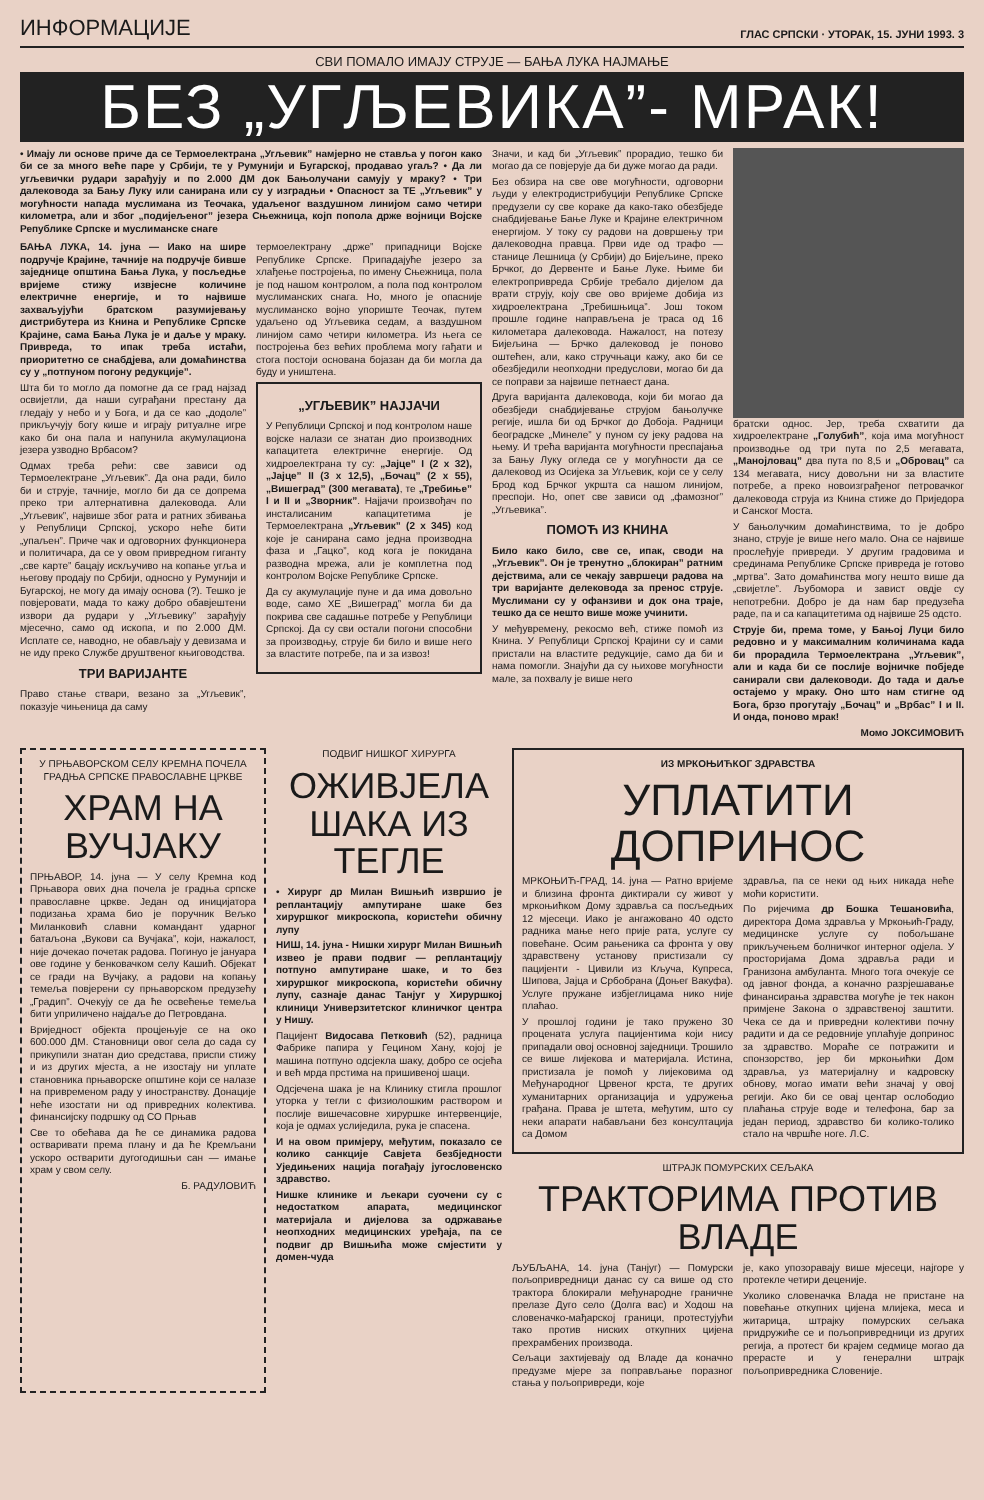ИНФОРМАЦИЈЕ ГЛАС СРПСКИ · УТОРАК, 15. ЈУНИ 1993. 3
СВИ ПОМАЛО ИМАЈУ СТРУЈЕ — БАЊА ЛУКА НАЈМАЊЕ
БЕЗ „УГЉЕВИКА”- МРАК!
• Имају ли основе приче да се Термоелектрана „Угљевик” намјерно не ставља у погон како би се за много веће паре у Србији, те у Румунији и Бугарској, продавао угаљ? • Да ли угљевички рудари зарађују и по 2.000 ДМ док Бањолучани самују у мраку? • Три далековода за Бању Луку или санирана или су у изградњи • Опасност за ТЕ „Угљевик” у могућности напада муслимана из Теочака, удаљеног ваздушном линијом само четири километра, али и због „подијељеног” језера Сњежница, којп попола држе војници Војске Републике Српске и муслиманске снаге
БАЊА ЛУКА, 14. јуна — Иако на шире подручје Крајине, тачније на подручје бивше заједнице општина Бања Лука, у посљедње вријеме стижу извјесне количине електричне енергије, и то највише захваљујући братском разумијевању дистрибутера из Книна и Републике Српске Крајине, сама Бања Лука је и даље у мраку. Привреда, то ипак треба истаћи, приоритетно се снабдјева, али домаћинства су у „потпуном погону редукције”.
Шта би то могло да помогне да се град најзад освијетли, да наши суграђани престану да гледају у небо и у Бога, и да се као „додоле” прикључују богу кише и играју ритуалне игре како би она пала и напунила акумулациона језера узводно Врбасом?
Одмах треба рећи: све зависи од Термоелектране „Угљевик”. Да она ради, било би и струје, тачније, могло би да се допрема преко три алтернативна далековода. Али „Угљевик”, највише због рата и ратних збивања у Републици Српској, ускоро неће бити „упаљен”. Приче чак и одговорних функционера и политичара, да се у овом привредном гиганту „све карте” бацају искључиво на копање угља и његову продају по Србији, односно у Румунији и Бугарској, не могу да имају основа (?). Тешко је повјеровати, мада то кажу добро обавјештени извори да рудари у „Угљевику” зарађују мјесечно, само од ископа, и по 2.000 ДМ. Исплате се, наводно, не обављају у девизама и не иду преко Службе друштвеног књиговодства.
ТРИ ВАРИЈАНТЕ
Право стање ствари, везано за „Угљевик”, показује чињеница да саму
термоелектрану „држе” припадници Војске Републике Српске. Припадајуће језеро за хлађење постројења, по имену Сњежница, пола је под нашом контролом, а пола под контролом муслиманских снага. Но, много је опасније муслиманско војно упориште Теочак, путем удаљено од Угљевика седам, а ваздушном линијом само четири километра. Из њега се постројења без већих проблема могу гађати и стога постоји основана бојазан да би могла да буду и уништена.
„УГЉЕВИК” НАЈЈАЧИ
У Републици Српској и под контролом наше војске налази се знатан дио производних капацитета електричне енергије. Од хидроелектрана ту су: „Јајце” I (2 x 32), „Јајце” II (3 x 12,5), „Бочац” (2 x 55), „Вишеград” (300 мегавата), те „Требиње” I и II и „Зворник”. Најјачи произвођач по инсталисаним капацитетима је Термоелектрана „Угљевик” (2 x 345) код које је санирана само једна производна фаза и „Гацко”, код кога је покидана разводна мрежа, али је комплетна под контролом Војске Републике Српске.
Да су акумулације пуне и да има довољно воде, само ХЕ „Вишеград” могла би да покрива све садашње потребе у Републици Српској. Да су сви остали погони способни за производњу, струје би било и више него за властите потребе, па и за извоз!
Значи, и кад би „Угљевик” прорадио, тешко би могао да се повјерује да би дуже могао да ради.
Без обзира на све ове могућности, одговорни људи у електродистрибуцији Републике Српске предузели су све кораке да како-тако обезбједе снабдијевање Бање Луке и Крајине електричном енергијом. У току су радови на довршењу три далеководна правца. Први иде од трафо — станице Лешница (у Србији) до Бијељине, преко Брчког, до Дервенте и Бање Луке. Њиме би електропривреда Србије требало дијелом да врати струју, коју све ово вријеме добија из хидроелектрана „Требишњица”. Још током прошле године направљена је траса од 16 километара далековода. Нажалост, на потезу Бијељина — Брчко далековод је поново оштећен, али, како стручњаци кажу, ако би се обезбједили неопходни предуслови, могао би да се поправи за највише петнаест дана.
Друга варијанта далековода, који би могао да обезбједи снабдијевање струјом бањолучке регије, ишла би од Брчког до Добоја. Радници београдске „Минеле” у пуном су јеку радова на њему. И трећа варијанта могућности преспајања за Бању Луку огледа се у могућности да се далековод из Осијека за Угљевик, који се у селу Брод код Брчког укршта са нашом линијом, преспоји. Но, опет све зависи од „фамозног” „Угљевика”.
ПОМОЋ ИЗ КНИНА
Било како било, све се, ипак, своди на „Угљевик”. Он је тренутно „блокиран” ратним дејствима, али се чекају завршеци радова на три варијанте делековода за пренос струје. Муслимани су у офанзиви и док она траје, тешко да се нешто више може учинити.
У међувремену, рекосмо већ, стиже помоћ из Книна. У Републици Српској Крајини су и сами пристали на властите редукције, само да би и нама помогли. Знајући да су њихове могућности мале, за похвалу је више него
братски однос. Јер, треба схватити да хидроелектране „Голубић”, која има могућност производње од три пута по 2,5 мегавата, „Манојловац” два пута по 8,5 и „Обровац” са 134 мегавата, нису довољни ни за властите потребе, а преко новоизграђеног петровачког далековода струја из Книна стиже до Приједора и Санског Моста.
У бањолучким домаћинствима, то је добро знано, струје је више него мало. Она се највише прослеђује привреди. У другим градовима и срединама Републике Српске привреда је готово „мртва”. Зато домаћинства могу нешто више да „свијетле”. Љубомора и завист овдје су непотребни. Добро је да нам бар предузећа раде, па и са капацитетима од највише 25 одсто.
Струје би, према томе, у Бањој Луци било редовно и у максималним количинама када би прорадила Термоелектрана „Угљевик”, али и када би се послије војничке побједе санирали сви далеководи. До тада и даље остајемо у мраку. Оно што нам стигне од Бога, брзо прогутају „Бочац” и „Врбас” I и II. И онда, поново мрак!
Момо ЈОКСИМОВИЋ
У ПРЊАВОРСКОМ СЕЛУ КРЕМНА ПОЧЕЛА ГРАДЊА СРПСКЕ ПРАВОСЛАВНЕ ЦРКВЕ
ХРАМ НА ВУЧЈАКУ
ПРЊАВОР, 14. јуна — У селу Кремна код Прњавора ових дна почела је градња српске православне цркве. Један од иницијатора подизања храма био је поручник Вељко Миланковић славни командант ударног батаљона „Вукови са Вучјака”, који, нажалост, није дочекао почетак радова. Погинуо је јануара ове године у бенковачком селу Кашић. Објекат се гради на Вучјаку, а радови на копању темеља повјерени су прњаворском предузећу „Градип”. Очекују се да ће освећење темеља бити уприличено најдаље до Петровдана.
Вриједност објекта процјењује се на око 600.000 ДМ. Становници овог села до сада су прикупили знатан дио средстава, приспи стижу и из других мјеста, а не изостају ни уплате становника прњаворске општине који се налазе на привременом раду у иностранству. Донације неће изостати ни од привредних колектива. финансијску подршку од СО Прњав
Све то обећава да ће се динамика радова остваривати према плану и да ће Кремљани ускоро остварити дугогодишњи сан — имање храм у свом селу.
Б. РАДУЛОВИЋ
ПОДВИГ НИШКОГ ХИРУРГА
ОЖИВЈЕЛА ШАКА ИЗ ТЕГЛЕ
• Хирург др Милан Вишњић извршио је реплантацију ампутиране шаке без хируршког микроскопа, користећи обичну лупу
НИШ, 14. јуна - Нишки хирург Милан Вишњић извео је прави подвиг — реплантацију потпуно ампутиране шаке, и то без хируршког микроскопа, користећи обичну лупу, сазнаје данас Танјуг у Хируршкој клиници Универзитетског клиничког центра у Нишу.
Пацијент Видосава Петковић (52), радница Фабрике папира у Гецином Хану, којој је машина потпуно одсјекла шаку, добро се осјећа и већ мрда прстима на пришивеној шаци.
Одсјечена шака је на Клинику стигла прошлог уторка у тегли с физиолошким раствором и послије вишечасовне хируршке интервенције, која је одмах услиједила, рука је спасена.
И на овом примјеру, међутим, показало се колико санкције Савјета безбједности Уједињених нација погађају југословенско здравство.
Нишке клинике и љекари суочени су с недостатком апарата, медицинског материјала и дијелова за одржавање неопходних медицинских уређаја, па се подвиг др Вишњића може смјестити у домен-чуда
ИЗ МРКОЊИЋКОГ ЗДРАВСТВА
УПЛАТИТИ ДОПРИНОС
МРКОЊИЋ-ГРАД, 14. јуна — Ратно вријеме и близина фронта диктирали су живот у мркоњићком Дому здравља са посљедњих 12 мјесеци. Иако је ангажовано 40 одсто радника мање него прије рата, услуге су повећане. Осим рањеника са фронта у ову здравствену установу пристизали су пацијенти - Цивили из Кључа, Купреса, Шипова, Јајца и Србобрана (Доњег Вакуфа). Услуге пружане избјеглицама нико није плаћао.
У прошлој години је тако пружено 30 процената услуга пацијентима који нису припадали овој основној заједници. Трошило се више лијекова и материјала. Истина, пристизала је помоћ у лијековима од Међународног Црвеног крста, те других хуманитарних организација и удружења грађана. Права је штета, међутим, што су неки апарати набављани без консултација са Домом
здравља, па се неки од њих никада неће моћи користити.
По ријечима др Бошка Тешановића, директора Дома здравља у Мркоњић-Граду, медицинске услуге су побољшане прикључењем болничког интерног одјела. У просторијама Дома здравља ради и Гранизона амбуланта. Много тога очекује се од јавног фонда, а коначно разрјешавање финансирања здравства могуће је тек након примјене Закона о здравственој заштити. Чека се да и привредни колективи почну радити и да се редовније уплаћује допринос за здравство. Мораће се потражити и спонзорство, јер би мркоњићки Дом здравља, уз материјалну и кадровску обнову, могао имати већи значај у овој регији. Ако би се овај центар ослободио плаћања струје воде и телефона, бар за један период, здравство би колико-толико стало на чвршће ноге. Л.С.
ШТРАЈК ПОМУРСКИХ СЕЉАКА
ТРАКТОРИМА ПРОТИВ ВЛАДЕ
ЉУБЉАНА, 14. јуна (Танјуг) — Помурски пољопривредници данас су са више од сто трактора блокирали међународне граничне прелазе Дуго село (Долга вас) и Ходош на словеначко-мађарској граници, протестујући тако против ниских откупних цијена прехрамбених производа.
Сељаци захтијевају од Владе да коначно предузме мјере за поправљање порaзног стања у пољопривреди, које
је, како упозоравају више мјесеци, најгоре у протекле четири деценије.
Уколико словеначка Влада не пристане на повећање откупних цијена млијека, меса и житарица, штрајку помурских сељака придружиће се и пољопривредници из других регија, а протест би крајем седмице могао да прерасте и у генерални штрајк пољопривредника Словеније.